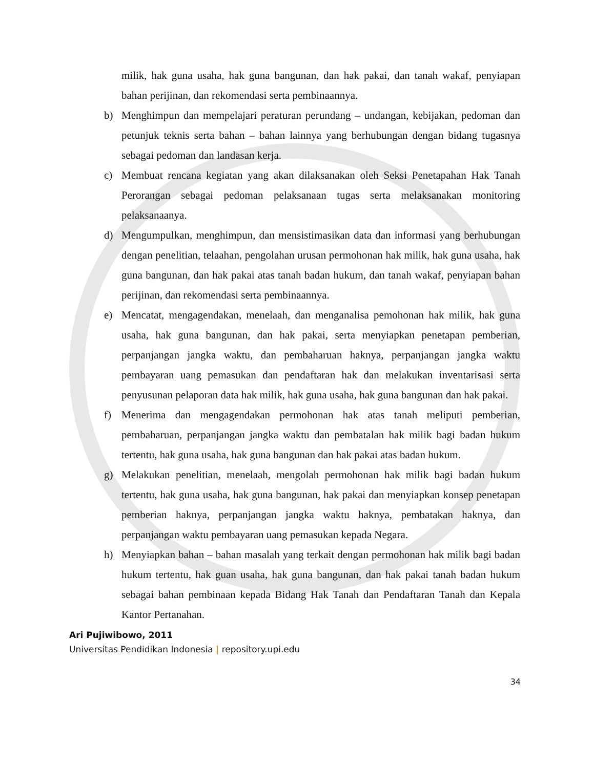milik, hak guna usaha, hak guna bangunan, dan hak pakai, dan tanah wakaf, penyiapan bahan perijinan, dan rekomendasi serta pembinaannya.
b) Menghimpun dan mempelajari peraturan perundang – undangan, kebijakan, pedoman dan petunjuk teknis serta bahan – bahan lainnya yang berhubungan dengan bidang tugasnya sebagai pedoman dan landasan kerja.
c) Membuat rencana kegiatan yang akan dilaksanakan oleh Seksi Penetapahan Hak Tanah Perorangan sebagai pedoman pelaksanaan tugas serta melaksanakan monitoring pelaksanaanya.
d) Mengumpulkan, menghimpun, dan mensistimasikan data dan informasi yang berhubungan dengan penelitian, telaahan, pengolahan urusan permohonan hak milik, hak guna usaha, hak guna bangunan, dan hak pakai atas tanah badan hukum, dan tanah wakaf, penyiapan bahan perijinan, dan rekomendasi serta pembinaannya.
e) Mencatat, mengagendakan, menelaah, dan menganalisa pemohonan hak milik, hak guna usaha, hak guna bangunan, dan hak pakai, serta menyiapkan penetapan pemberian, perpanjangan jangka waktu, dan pembaharuan haknya, perpanjangan jangka waktu pembayaran uang pemasukan dan pendaftaran hak dan melakukan inventarisasi serta penyusunan pelaporan data hak milik, hak guna usaha, hak guna bangunan dan hak pakai.
f) Menerima dan mengagendakan permohonan hak atas tanah meliputi pemberian, pembaharuan, perpanjangan jangka waktu dan pembatalan hak milik bagi badan hukum tertentu, hak guna usaha, hak guna bangunan dan hak pakai atas badan hukum.
g) Melakukan penelitian, menelaah, mengolah permohonan hak milik bagi badan hukum tertentu, hak guna usaha, hak guna bangunan, hak pakai dan menyiapkan konsep penetapan pemberian haknya, perpanjangan jangka waktu haknya, pembatakan haknya, dan perpanjangan waktu pembayaran uang pemasukan kepada Negara.
h) Menyiapkan bahan – bahan masalah yang terkait dengan permohonan hak milik bagi badan hukum tertentu, hak guan usaha, hak guna bangunan, dan hak pakai tanah badan hukum sebagai bahan pembinaan kepada Bidang Hak Tanah dan Pendaftaran Tanah dan Kepala Kantor Pertanahan.
Ari Pujiwibowo, 2011
Universitas Pendidikan Indonesia | repository.upi.edu
34